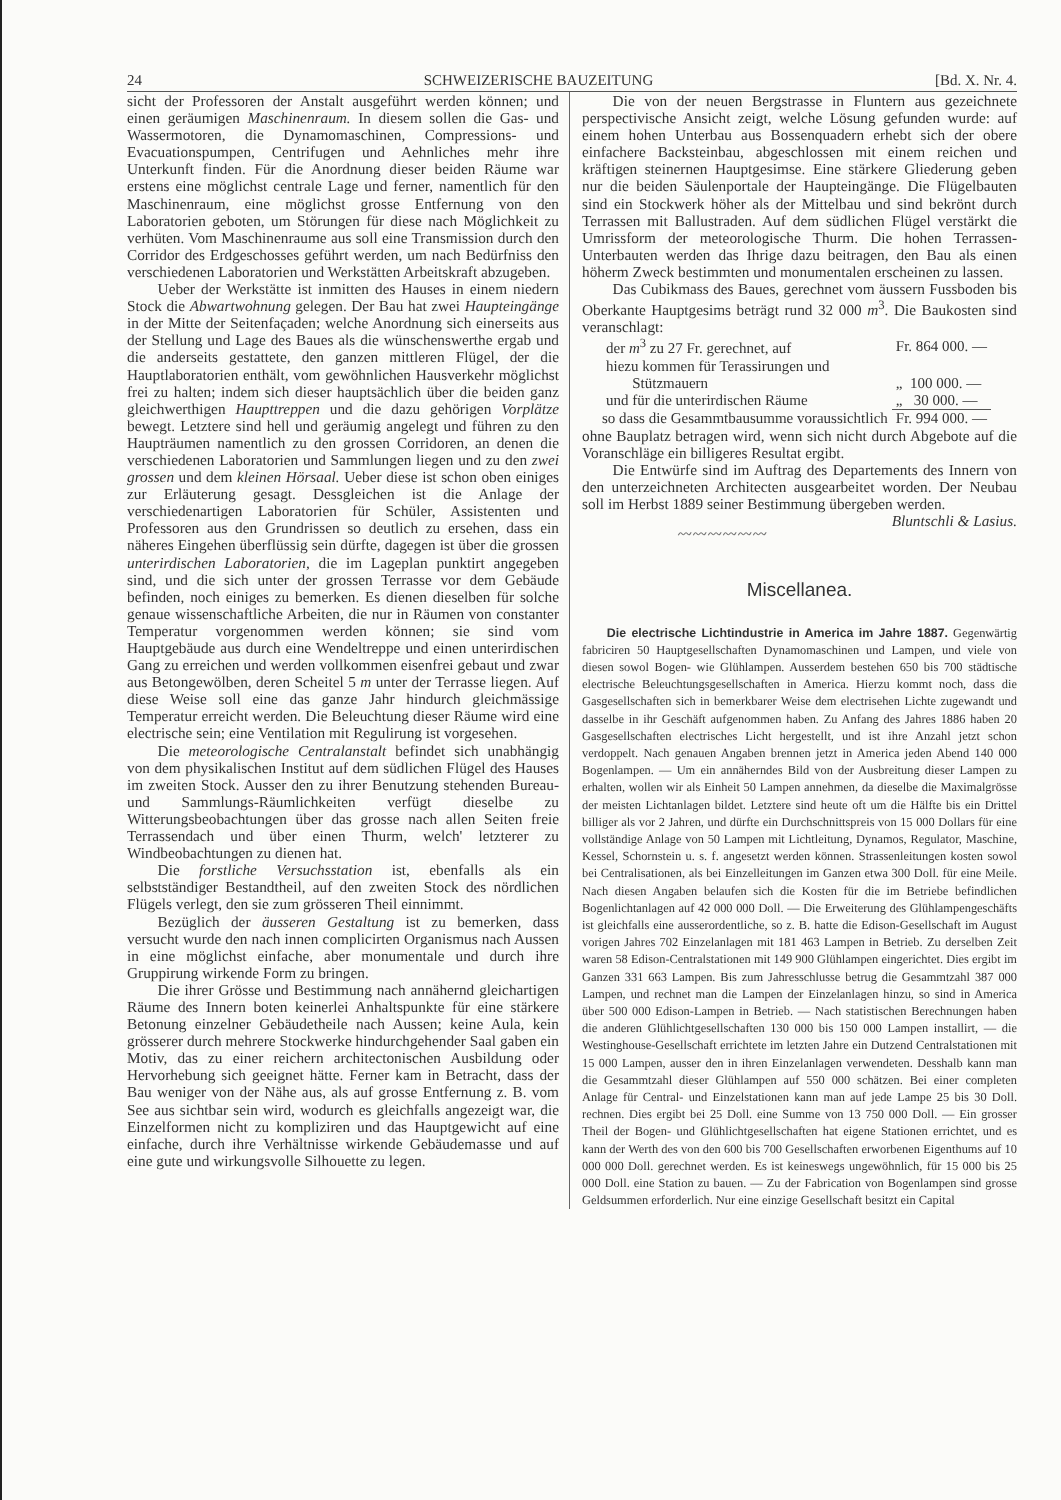24 SCHWEIZERISCHE BAUZEITUNG [Bd. X. Nr. 4.
sicht der Professoren der Anstalt ausgeführt werden können; und einen geräumigen Maschinenraum. In diesem sollen die Gas- und Wassermotoren, die Dynamomaschinen, Compressions- und Evacuationspumpen, Centrifugen und Aehnliches mehr ihre Unterkunft finden. Für die Anordnung dieser beiden Räume war erstens eine möglichst centrale Lage und ferner, namentlich für den Maschinenraum, eine möglichst grosse Entfernung von den Laboratorien geboten, um Störungen für diese nach Möglichkeit zu verhüten. Vom Maschinenraume aus soll eine Transmission durch den Corridor des Erdgeschosses geführt werden, um nach Bedürfniss den verschiedenen Laboratorien und Werkstätten Arbeitskraft abzugeben.
Ueber der Werkstätte ist inmitten des Hauses in einem niedern Stock die Abwartwohnung gelegen. Der Bau hat zwei Haupteingänge in der Mitte der Seitenfaçaden; welche Anordnung sich einerseits aus der Stellung und Lage des Baues als die wünschenswerthe ergab und die anderseits gestattete, den ganzen mittleren Flügel, der die Hauptlaboratorien enthält, vom gewöhnlichen Hausverkehr möglichst frei zu halten; indem sich dieser hauptsächlich über die beiden ganz gleichwerthigen Haupttreppen und die dazu gehörigen Vorplätze bewegt. Letztere sind hell und geräumig angelegt und führen zu den Haupträumen namentlich zu den grossen Corridoren, an denen die verschiedenen Laboratorien und Sammlungen liegen und zu den zwei grossen und dem kleinen Hörsaal. Ueber diese ist schon oben einiges zur Erläuterung gesagt. Dessgleichen ist die Anlage der verschiedenartigen Laboratorien für Schüler, Assistenten und Professoren aus den Grundrissen so deutlich zu ersehen, dass ein näheres Eingehen überflüssig sein dürfte, dagegen ist über die grossen unterirdischen Laboratorien, die im Lageplan punktirt angegeben sind, und die sich unter der grossen Terrasse vor dem Gebäude befinden, noch einiges zu bemerken. Es dienen dieselben für solche genaue wissenschaftliche Arbeiten, die nur in Räumen von constanter Temperatur vorgenommen werden können; sie sind vom Hauptgebäude aus durch eine Wendeltreppe und einen unterirdischen Gang zu erreichen und werden vollkommen eisenfrei gebaut und zwar aus Betongewölben, deren Scheitel 5 m unter der Terrasse liegen. Auf diese Weise soll eine das ganze Jahr hindurch gleichmässige Temperatur erreicht werden. Die Beleuchtung dieser Räume wird eine electrische sein; eine Ventilation mit Regulirung ist vorgesehen.
Die meteorologische Centralanstalt befindet sich unabhängig von dem physikalischen Institut auf dem südlichen Flügel des Hauses im zweiten Stock. Ausser den zu ihrer Benutzung stehenden Bureau- und Sammlungs-Räumlichkeiten verfügt dieselbe zu Witterungsbeobachtungen über das grosse nach allen Seiten freie Terrassendach und über einen Thurm, welch' letzterer zu Windbeobachtungen zu dienen hat.
Die forstliche Versuchsstation ist, ebenfalls als ein selbstständiger Bestandtheil, auf den zweiten Stock des nördlichen Flügels verlegt, den sie zum grösseren Theil einnimmt.
Bezüglich der äusseren Gestaltung ist zu bemerken, dass versucht wurde den nach innen complicirten Organismus nach Aussen in eine möglichst einfache, aber monumentale und durch ihre Gruppirung wirkende Form zu bringen.
Die ihrer Grösse und Bestimmung nach annähernd gleichartigen Räume des Innern boten keinerlei Anhaltspunkte für eine stärkere Betonung einzelner Gebäudetheile nach Aussen; keine Aula, kein grösserer durch mehrere Stockwerke hindurchgehender Saal gaben ein Motiv, das zu einer reichern architectonischen Ausbildung oder Hervorhebung sich geeignet hätte. Ferner kam in Betracht, dass der Bau weniger von der Nähe aus, als auf grosse Entfernung z. B. vom See aus sichtbar sein wird, wodurch es gleichfalls angezeigt war, die Einzelformen nicht zu kompliziren und das Hauptgewicht auf eine einfache, durch ihre Verhältnisse wirkende Gebäudemasse und auf eine gute und wirkungsvolle Silhouette zu legen.
Die von der neuen Bergstrasse in Fluntern aus gezeichnete perspectivische Ansicht zeigt, welche Lösung gefunden wurde: auf einem hohen Unterbau aus Bossenquadern erhebt sich der obere einfachere Backsteinbau, abgeschlossen mit einem reichen und kräftigen steinernen Hauptgesimse. Eine stärkere Gliederung geben nur die beiden Säulenportale der Haupteingänge. Die Flügelbauten sind ein Stockwerk höher als der Mittelbau und sind bekrönt durch Terrassen mit Ballustraden. Auf dem südlichen Flügel verstärkt die Umrissform der meteorologische Thurm. Die hohen Terrassen-Unterbauten werden das Ihrige dazu beitragen, den Bau als einen höherm Zweck bestimmten und monumentalen erscheinen zu lassen.
Das Cubikmass des Baues, gerechnet vom äussern Fussboden bis Oberkante Hauptgesims beträgt rund 32 000 m<sup>3</sup>. Die Baukosten sind veranschlagt:
| der m<sup>3</sup> zu 27 Fr. gerechnet, auf | Fr. 864 000. — |
| hiezu kommen für Terassirungen und Stützmauern | „ 100 000. — |
| und für die unterirdischen Räume | „ 30 000. — |
| so dass die Gesammtbausumme voraussichtlich | Fr. 994 000. — |
ohne Bauplatz betragen wird, wenn sich nicht durch Abgebote auf die Voranschläge ein billigeres Resultat ergibt.
Die Entwürfe sind im Auftrag des Departements des Innern von den unterzeichneten Architecten ausgearbeitet worden. Der Neubau soll im Herbst 1889 seiner Bestimmung übergeben werden. Bluntschli & Lasius.
〰〰〰〰〰〰
Miscellanea.
Die electrische Lichtindustrie in America im Jahre 1887. Gegenwärtig fabriciren 50 Hauptgesellschaften Dynamomaschinen und Lampen, und viele von diesen sowol Bogen- wie Glühlampen. Ausserdem bestehen 650 bis 700 städtische electrische Beleuchtungsgesellschaften in America. Hierzu kommt noch, dass die Gasgesellschaften sich in bemerkbarer Weise dem electrisehen Lichte zugewandt und dasselbe in ihr Geschäft aufgenommen haben. Zu Anfang des Jahres 1886 haben 20 Gasgesellschaften electrisches Licht hergestellt, und ist ihre Anzahl jetzt schon verdoppelt. Nach genauen Angaben brennen jetzt in America jeden Abend 140 000 Bogenlampen. — Um ein annäherndes Bild von der Ausbreitung dieser Lampen zu erhalten, wollen wir als Einheit 50 Lampen annehmen, da dieselbe die Maximalgrösse der meisten Lichtanlagen bildet. Letztere sind heute oft um die Hälfte bis ein Drittel billiger als vor 2 Jahren, und dürfte ein Durchschnittspreis von 15 000 Dollars für eine vollständige Anlage von 50 Lampen mit Lichtleitung, Dynamos, Regulator, Maschine, Kessel, Schornstein u. s. f. angesetzt werden können. Strassenleitungen kosten sowol bei Centralisationen, als bei Einzelleitungen im Ganzen etwa 300 Doll. für eine Meile. Nach diesen Angaben belaufen sich die Kosten für die im Betriebe befindlichen Bogenlichtanlagen auf 42 000 000 Doll. — Die Erweiterung des Glühlampengeschäfts ist gleichfalls eine ausserordentliche, so z. B. hatte die Edison-Gesellschaft im August vorigen Jahres 702 Einzelanlagen mit 181 463 Lampen in Betrieb. Zu derselben Zeit waren 58 Edison-Centralstationen mit 149 900 Glühlampen eingerichtet. Dies ergibt im Ganzen 331 663 Lampen. Bis zum Jahresschlusse betrug die Gesammtzahl 387 000 Lampen, und rechnet man die Lampen der Einzelanlagen hinzu, so sind in America über 500 000 Edison-Lampen in Betrieb. — Nach statistischen Berechnungen haben die anderen Glühlichtgesellschaften 130 000 bis 150 000 Lampen installirt, — die Westinghouse-Gesellschaft errichtete im letzten Jahre ein Dutzend Centralstationen mit 15 000 Lampen, ausser den in ihren Einzelanlagen verwendeten. Desshalb kann man die Gesammtzahl dieser Glühlampen auf 550 000 schätzen. Bei einer completen Anlage für Central- und Einzelstationen kann man auf jede Lampe 25 bis 30 Doll. rechnen. Dies ergibt bei 25 Doll. eine Summe von 13 750 000 Doll. — Ein grosser Theil der Bogen- und Glühlichtgesellschaften hat eigene Stationen errichtet, und es kann der Werth des von den 600 bis 700 Gesellschaften erworbenen Eigenthums auf 10 000 000 Doll. gerechnet werden. Es ist keineswegs ungewöhnlich, für 15 000 bis 25 000 Doll. eine Station zu bauen. — Zu der Fabrication von Bogenlampen sind grosse Geldsummen erforderlich. Nur eine einzige Gesellschaft besitzt ein Capital